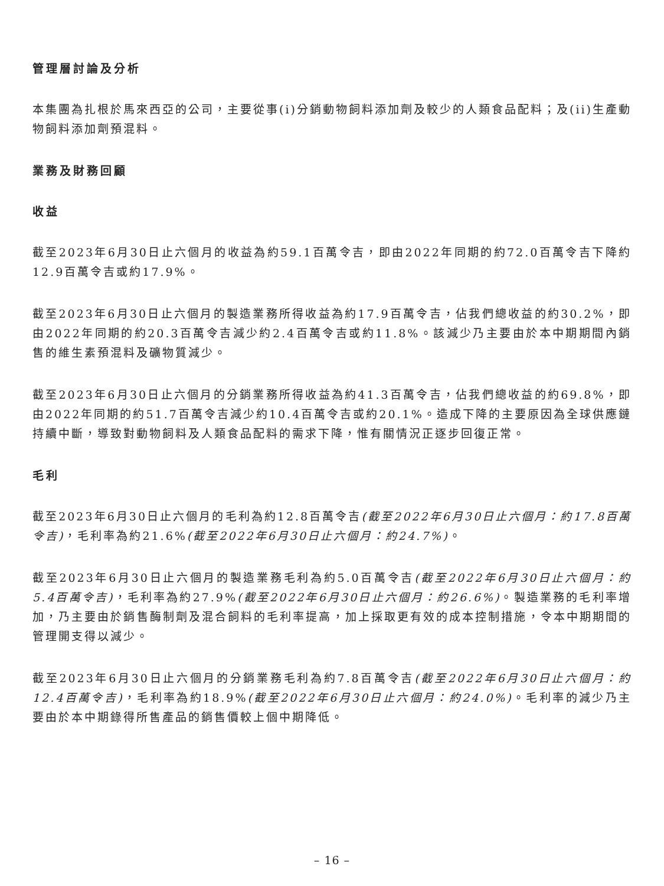管理層討論及分析
本集團為扎根於馬來西亞的公司，主要從事(i)分銷動物飼料添加劑及較少的人類食品配料；及(ii)生產動物飼料添加劑預混料。
業務及財務回顧
收益
截至2023年6月30日止六個月的收益為約59.1百萬令吉，即由2022年同期的約72.0百萬令吉下降約12.9百萬令吉或約17.9%。
截至2023年6月30日止六個月的製造業務所得收益為約17.9百萬令吉，佔我們總收益的約30.2%，即由2022年同期的約20.3百萬令吉減少約2.4百萬令吉或約11.8%。該減少乃主要由於本中期期間內銷售的維生素預混料及礦物質減少。
截至2023年6月30日止六個月的分銷業務所得收益為約41.3百萬令吉，佔我們總收益的約69.8%，即由2022年同期的約51.7百萬令吉減少約10.4百萬令吉或約20.1%。造成下降的主要原因為全球供應鏈持續中斷，導致對動物飼料及人類食品配料的需求下降，惟有關情況正逐步回復正常。
毛利
截至2023年6月30日止六個月的毛利為約12.8百萬令吉(截至2022年6月30日止六個月：約17.8百萬令吉)，毛利率為約21.6%(截至2022年6月30日止六個月：約24.7%)。
截至2023年6月30日止六個月的製造業務毛利為約5.0百萬令吉(截至2022年6月30日止六個月：約5.4百萬令吉)，毛利率為約27.9%(截至2022年6月30日止六個月：約26.6%)。製造業務的毛利率增加，乃主要由於銷售酶制劑及混合飼料的毛利率提高，加上採取更有效的成本控制措施，令本中期期間的管理開支得以減少。
截至2023年6月30日止六個月的分銷業務毛利為約7.8百萬令吉(截至2022年6月30日止六個月：約12.4百萬令吉)，毛利率為約18.9%(截至2022年6月30日止六個月：約24.0%)。毛利率的減少乃主要由於本中期錄得所售產品的銷售價較上個中期降低。
– 16 –